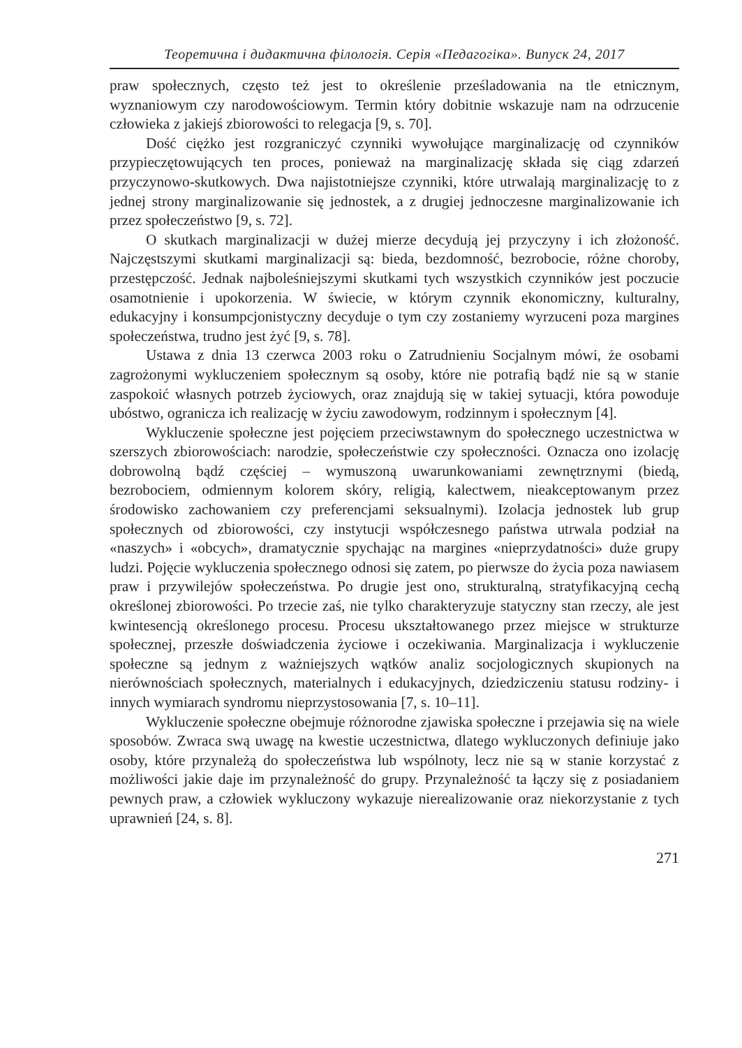Теоретична і дидактична філологія. Серія «Педагогіка». Випуск 24, 2017
praw społecznych, często też jest to określenie prześladowania na tle etnicznym, wyznaniowym czy narodowościowym. Termin który dobitnie wskazuje nam na odrzucenie człowieka z jakiejś zbiorowości to relegacja [9, s. 70].
Dość ciężko jest rozgraniczyć czynniki wywołujące marginalizację od czynników przypieczętowujących ten proces, ponieważ na marginalizację składa się ciąg zdarzeń przyczynowo-skutkowych. Dwa najistotniejsze czynniki, które utrwalają marginalizację to z jednej strony marginalizowanie się jednostek, a z drugiej jednoczesne marginalizowanie ich przez społeczeństwo [9, s. 72].
O skutkach marginalizacji w dużej mierze decydują jej przyczyny i ich złożoność. Najczęstszymi skutkami marginalizacji są: bieda, bezdomność, bezrobocie, różne choroby, przestępczość. Jednak najboleśniejszymi skutkami tych wszystkich czynników jest poczucie osamotnienie i upokorzenia. W świecie, w którym czynnik ekonomiczny, kulturalny, edukacyjny i konsumpcjonistyczny decyduje o tym czy zostaniemy wyrzuceni poza margines społeczeństwa, trudno jest żyć [9, s. 78].
Ustawa z dnia 13 czerwca 2003 roku o Zatrudnieniu Socjalnym mówi, że osobami zagrożonymi wykluczeniem społecznym są osoby, które nie potrafią bądź nie są w stanie zaspokoić własnych potrzeb życiowych, oraz znajdują się w takiej sytuacji, która powoduje ubóstwo, ogranicza ich realizację w życiu zawodowym, rodzinnym i społecznym [4].
Wykluczenie społeczne jest pojęciem przeciwstawnym do społecznego uczestnictwa w szerszych zbiorowościach: narodzie, społeczeństwie czy społeczności. Oznacza ono izolację dobrowolną bądź częściej – wymuszoną uwarunkowaniami zewnętrznymi (biedą, bezrobociem, odmiennym kolorem skóry, religią, kalectwem, nieakceptowanym przez środowisko zachowaniem czy preferencjami seksualnymi). Izolacja jednostek lub grup społecznych od zbiorowości, czy instytucji współczesnego państwa utrwala podział na «naszych» i «obcych», dramatycznie spychając na margines «nieprzydatności» duże grupy ludzi. Pojęcie wykluczenia społecznego odnosi się zatem, po pierwsze do życia poza nawiasem praw i przywilejów społeczeństwa. Po drugie jest ono, strukturalną, stratyfikacyjną cechą określonej zbiorowości. Po trzecie zaś, nie tylko charakteryzuje statyczny stan rzeczy, ale jest kwintesencją określonego procesu. Procesu ukształtowanego przez miejsce w strukturze społecznej, przeszłe doświadczenia życiowe i oczekiwania. Marginalizacja i wykluczenie społeczne są jednym z ważniejszych wątków analiz socjologicznych skupionych na nierównościach społecznych, materialnych i edukacyjnych, dziedziczeniu statusu rodziny- i innych wymiarach syndromu nieprzystosowania [7, s. 10–11].
Wykluczenie społeczne obejmuje różnorodne zjawiska społeczne i przejawia się na wiele sposobów. Zwraca swą uwagę na kwestie uczestnictwa, dlatego wykluczonych definiuje jako osoby, które przynależą do społeczeństwa lub wspólnoty, lecz nie są w stanie korzystać z możliwości jakie daje im przynależność do grupy. Przynależność ta łączy się z posiadaniem pewnych praw, a człowiek wykluczony wykazuje nierealizowanie oraz niekorzystanie z tych uprawnień [24, s. 8].
271